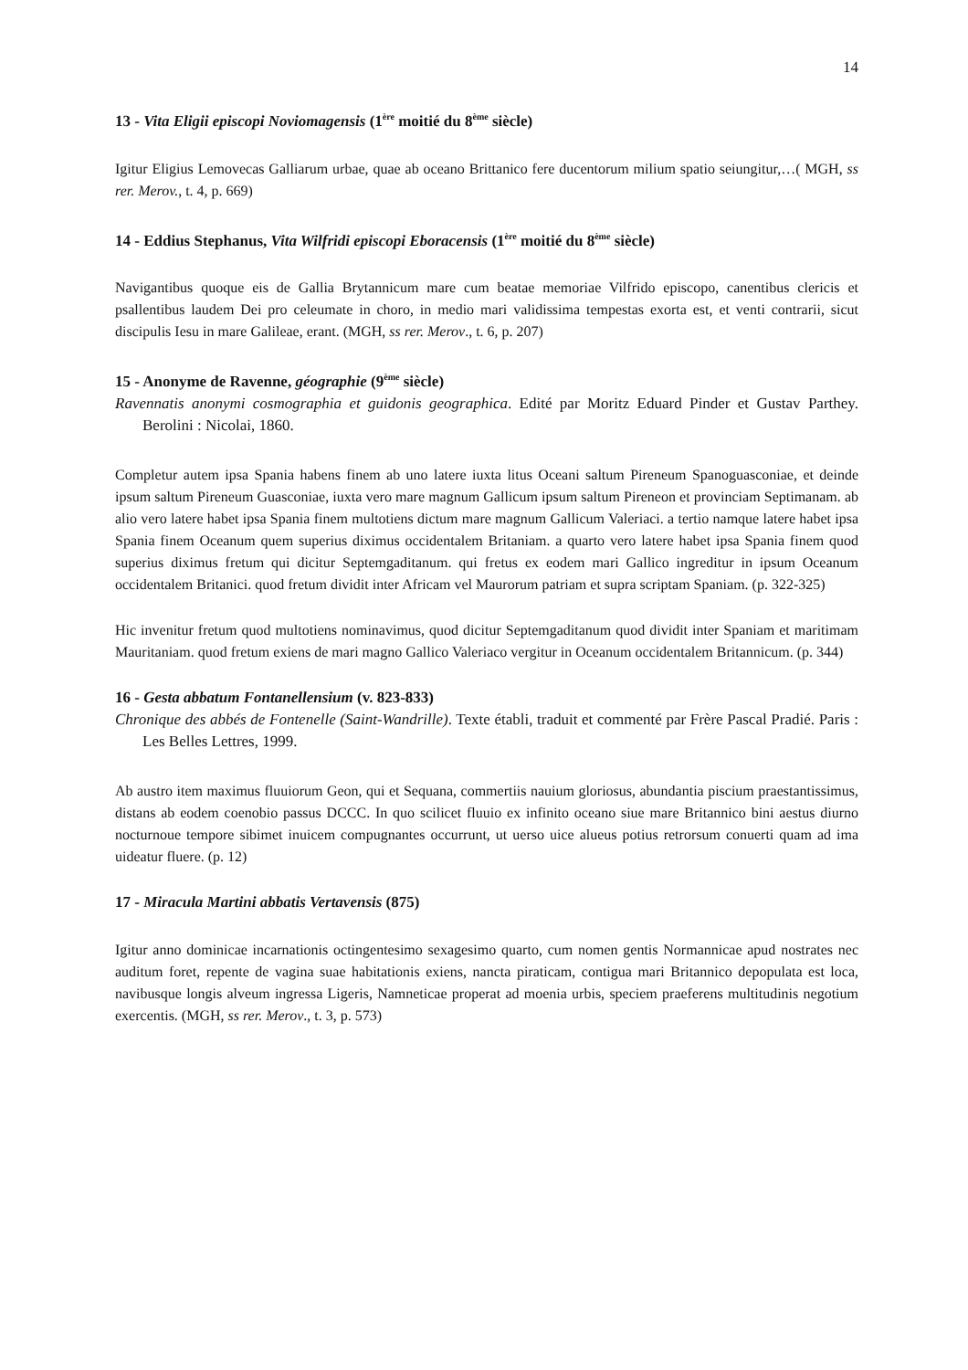14
13 - Vita Eligii episcopi Noviomagensis (1<sup>ère</sup> moitié du 8<sup>ème</sup> siècle)
Igitur Eligius Lemovecas Galliarum urbae, quae ab oceano Brittanico fere ducentorum milium spatio seiungitur,…( MGH, ss rer. Merov., t. 4, p. 669)
14 - Eddius Stephanus, Vita Wilfridi episcopi Eboracensis (1<sup>ère</sup> moitié du 8<sup>ème</sup> siècle)
Navigantibus quoque eis de Gallia Brytannicum mare cum beatae memoriae Vilfrido episcopo, canentibus clericis et psallentibus laudem Dei pro celeumate in choro, in medio mari validissima tempestas exorta est, et venti contrarii, sicut discipulis Iesu in mare Galileae, erant. (MGH, ss rer. Merov., t. 6, p. 207)
15 - Anonyme de Ravenne, géographie (9<sup>ème</sup> siècle)
Ravennatis anonymi cosmographia et guidonis geographica. Edité par Moritz Eduard Pinder et Gustav Parthey. Berolini : Nicolai, 1860.
Completur autem ipsa Spania habens finem ab uno latere iuxta litus Oceani saltum Pireneum Spanoguasconiae, et deinde ipsum saltum Pireneum Guasconiae, iuxta vero mare magnum Gallicum ipsum saltum Pireneon et provinciam Septimanam. ab alio vero latere habet ipsa Spania finem multotiens dictum mare magnum Gallicum Valeriaci. a tertio namque latere habet ipsa Spania finem Oceanum quem superius diximus occidentalem Britaniam. a quarto vero latere habet ipsa Spania finem quod superius diximus fretum qui dicitur Septemgaditanum. qui fretus ex eodem mari Gallico ingreditur in ipsum Oceanum occidentalem Britanici. quod fretum dividit inter Africam vel Maurorum patriam et supra scriptam Spaniam. (p. 322-325)
Hic invenitur fretum quod multotiens nominavimus, quod dicitur Septemgaditanum quod dividit inter Spaniam et maritimam Mauritaniam. quod fretum exiens de mari magno Gallico Valeriaco vergitur in Oceanum occidentalem Britannicum. (p. 344)
16 - Gesta abbatum Fontanellensium (v. 823-833)
Chronique des abbés de Fontenelle (Saint-Wandrille). Texte établi, traduit et commenté par Frère Pascal Pradié. Paris : Les Belles Lettres, 1999.
Ab austro item maximus fluuiorum Geon, qui et Sequana, commertiis nauium gloriosus, abundantia piscium praestantissimus, distans ab eodem coenobio passus DCCC. In quo scilicet fluuio ex infinito oceano siue mare Britannico bini aestus diurno nocturnoue tempore sibimet inuicem compugnantes occurrunt, ut uerso uice alueus potius retrorsum conuerti quam ad ima uideatur fluere. (p. 12)
17 - Miracula Martini abbatis Vertavensis (875)
Igitur anno dominicae incarnationis octingentesimo sexagesimo quarto, cum nomen gentis Normannicae apud nostrates nec auditum foret, repente de vagina suae habitationis exiens, nancta piraticam, contigua mari Britannico depopulata est loca, navibusque longis alveum ingressa Ligeris, Namneticae properat ad moenia urbis, speciem praeferens multitudinis negotium exercentis. (MGH, ss rer. Merov., t. 3, p. 573)